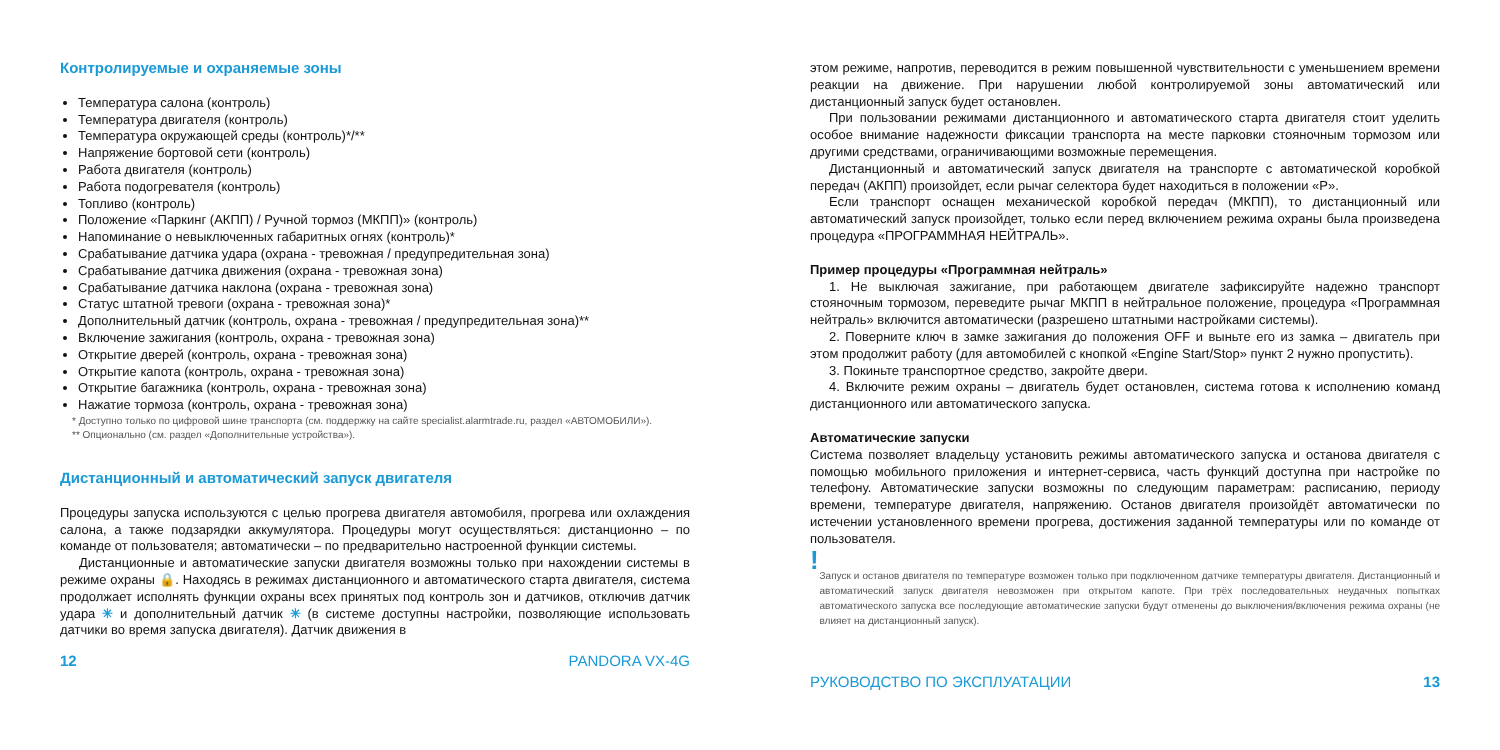Контролируемые и охраняемые зоны
Температура салона (контроль)
Температура двигателя (контроль)
Температура окружающей среды (контроль)*/**
Напряжение бортовой сети (контроль)
Работа двигателя (контроль)
Работа подогревателя (контроль)
Топливо (контроль)
Положение «Паркинг (АКПП) / Ручной тормоз (МКПП)» (контроль)
Напоминание о невыключенных габаритных огнях (контроль)*
Срабатывание датчика удара (охрана - тревожная / предупредительная зона)
Срабатывание датчика движения (охрана - тревожная зона)
Срабатывание датчика наклона (охрана - тревожная зона)
Статус штатной тревоги (охрана - тревожная зона)*
Дополнительный датчик (контроль, охрана - тревожная / предупредительная зона)**
Включение зажигания (контроль, охрана - тревожная зона)
Открытие дверей (контроль, охрана - тревожная зона)
Открытие капота (контроль, охрана - тревожная зона)
Открытие багажника (контроль, охрана - тревожная зона)
Нажатие тормоза (контроль, охрана - тревожная зона)
* Доступно только по цифровой шине транспорта (см. поддержку на сайте specialist.alarmtrade.ru, раздел «АВТОМОБИЛИ»).
** Опционально (см. раздел «Дополнительные устройства»).
Дистанционный и автоматический запуск двигателя
Процедуры запуска используются с целью прогрева двигателя автомобиля, прогрева или охлаждения салона, а также подзарядки аккумулятора. Процедуры могут осуществляться: дистанционно – по команде от пользователя; автоматически – по предварительно настроенной функции системы.
Дистанционные и автоматические запуски двигателя возможны только при нахождении системы в режиме охраны 🔒. Находясь в режимах дистанционного и автоматического старта двигателя, система продолжает исполнять функции охраны всех принятых под контроль зон и датчиков, отключив датчик удара ✳ и дополнительный датчик ✳ (в системе доступны настройки, позволяющие использовать датчики во время запуска двигателя). Датчик движения в
12 PANDORA VX-4G
этом режиме, напротив, переводится в режим повышенной чувствительности с уменьшением времени реакции на движение. При нарушении любой контролируемой зоны автоматический или дистанционный запуск будет остановлен.
При пользовании режимами дистанционного и автоматического старта двигателя стоит уделить особое внимание надежности фиксации транспорта на месте парковки стояночным тормозом или другими средствами, ограничивающими возможные перемещения.
Дистанционный и автоматический запуск двигателя на транспорте с автоматической коробкой передач (АКПП) произойдет, если рычаг селектора будет находиться в положении «P».
Если транспорт оснащен механической коробкой передач (МКПП), то дистанционный или автоматический запуск произойдет, только если перед включением режима охраны была произведена процедура «ПРОГРАММНАЯ НЕЙТРАЛЬ».
Пример процедуры «Программная нейтраль»
1. Не выключая зажигание, при работающем двигателе зафиксируйте надежно транспорт стояночным тормозом, переведите рычаг МКПП в нейтральное положение, процедура «Программная нейтраль» включится автоматически (разрешено штатными настройками системы).
2. Поверните ключ в замке зажигания до положения OFF и выньте его из замка – двигатель при этом продолжит работу (для автомобилей с кнопкой «Engine Start/Stop» пункт 2 нужно пропустить).
3. Покиньте транспортное средство, закройте двери.
4. Включите режим охраны – двигатель будет остановлен, система готова к исполнению команд дистанционного или автоматического запуска.
Автоматические запуски
Система позволяет владельцу установить режимы автоматического запуска и останова двигателя с помощью мобильного приложения и интернет-сервиса, часть функций доступна при настройке по телефону. Автоматические запуски возможны по следующим параметрам: расписанию, периоду времени, температуре двигателя, напряжению. Останов двигателя произойдёт автоматически по истечении установленного времени прогрева, достижения заданной температуры или по команде от пользователя.
!
Запуск и останов двигателя по температуре возможен только при подключенном датчике температуры двигателя. Дистанционный и автоматический запуск двигателя невозможен при открытом капоте. При трёх последовательных неудачных попытках автоматического запуска все последующие автоматические запуски будут отменены до выключения/включения режима охраны (не влияет на дистанционный запуск).
РУКОВОДСТВО ПО ЭКСПЛУАТАЦИИ 13